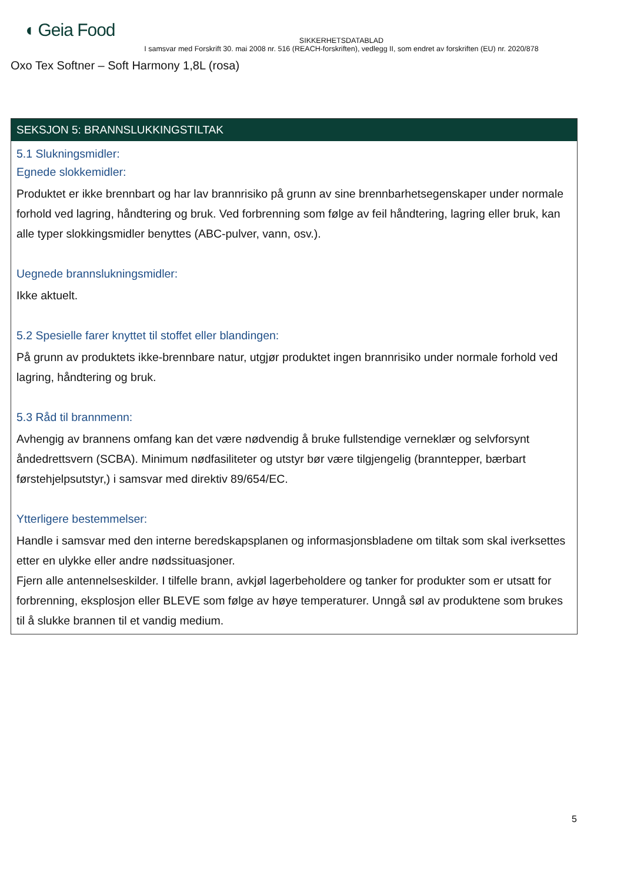◖ Geia Food
SIKKERHETSDATABLAD
I samsvar med Forskrift 30. mai 2008 nr. 516 (REACH-forskriften), vedlegg II, som endret av forskriften (EU) nr. 2020/878
Oxo Tex Softner – Soft Harmony 1,8L (rosa)
SEKSJON 5: BRANNSLUKKINGSTILTAK
5.1 Slukningsmidler:
Egnede slokkemidler:
Produktet er ikke brennbart og har lav brannrisiko på grunn av sine brennbarhetsegenskaper under normale forhold ved lagring, håndtering og bruk. Ved forbrenning som følge av feil håndtering, lagring eller bruk, kan alle typer slokkingsmidler benyttes (ABC-pulver, vann, osv.).
Uegnede brannslukningsmidler:
Ikke aktuelt.
5.2 Spesielle farer knyttet til stoffet eller blandingen:
På grunn av produktets ikke-brennbare natur, utgjør produktet ingen brannrisiko under normale forhold ved lagring, håndtering og bruk.
5.3 Råd til brannmenn:
Avhengig av brannens omfang kan det være nødvendig å bruke fullstendige verneklær og selvforsynt åndedrettsvern (SCBA). Minimum nødfasiliteter og utstyr bør være tilgjengelig (branntepper, bærbart førstehjelpsutstyr,) i samsvar med direktiv 89/654/EC.
Ytterligere bestemmelser:
Handle i samsvar med den interne beredskapsplanen og informasjonsbladene om tiltak som skal iverksettes etter en ulykke eller andre nødssituasjoner.
Fjern alle antennelseskilder. I tilfelle brann, avkjøl lagerbeholdere og tanker for produkter som er utsatt for forbrenning, eksplosjon eller BLEVE som følge av høye temperaturer. Unngå søl av produktene som brukes til å slukke brannen til et vandig medium.
5